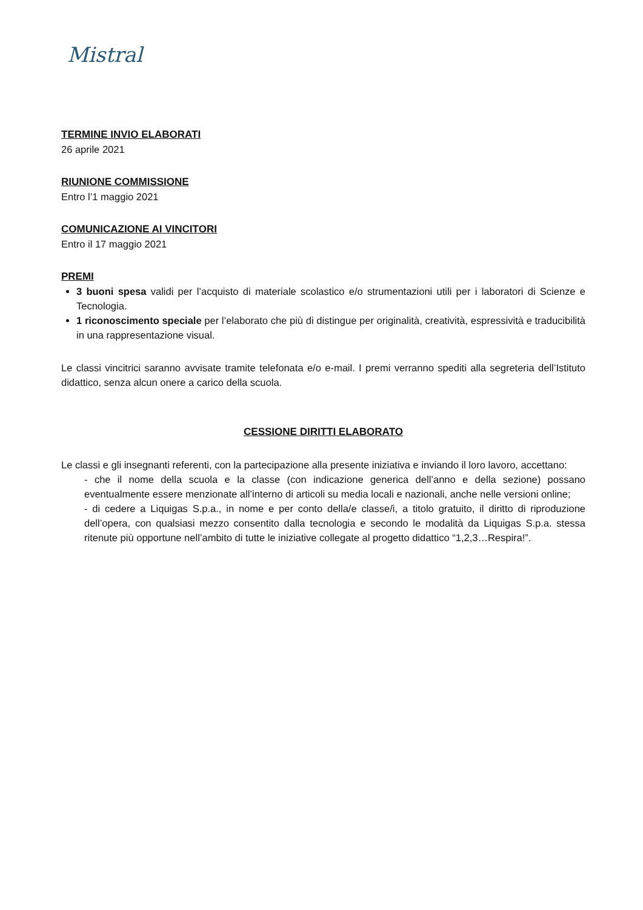Mistral
TERMINE INVIO ELABORATI
26 aprile 2021
RIUNIONE COMMISSIONE
Entro l’1 maggio 2021
COMUNICAZIONE AI VINCITORI
Entro il 17 maggio 2021
PREMI
3 buoni spesa validi per l’acquisto di materiale scolastico e/o strumentazioni utili per i laboratori di Scienze e Tecnologia.
1 riconoscimento speciale per l’elaborato che più di distingue per originalità, creatività, espressività e traducibilità in una rappresentazione visual.
Le classi vincitrici saranno avvisate tramite telefonata e/o e-mail. I premi verranno spediti alla segreteria dell’Istituto didattico, senza alcun onere a carico della scuola.
CESSIONE DIRITTI ELABORATO
Le classi e gli insegnanti referenti, con la partecipazione alla presente iniziativa e inviando il loro lavoro, accettano:
- che il nome della scuola e la classe (con indicazione generica dell’anno e della sezione) possano eventualmente essere menzionate all’interno di articoli su media locali e nazionali, anche nelle versioni online;
- di cedere a Liquigas S.p.a., in nome e per conto della/e classe/i, a titolo gratuito, il diritto di riproduzione dell’opera, con qualsiasi mezzo consentito dalla tecnologia e secondo le modalità da Liquigas S.p.a. stessa ritenute più opportune nell’ambito di tutte le iniziative collegate al progetto didattico “1,2,3…Respira!”.